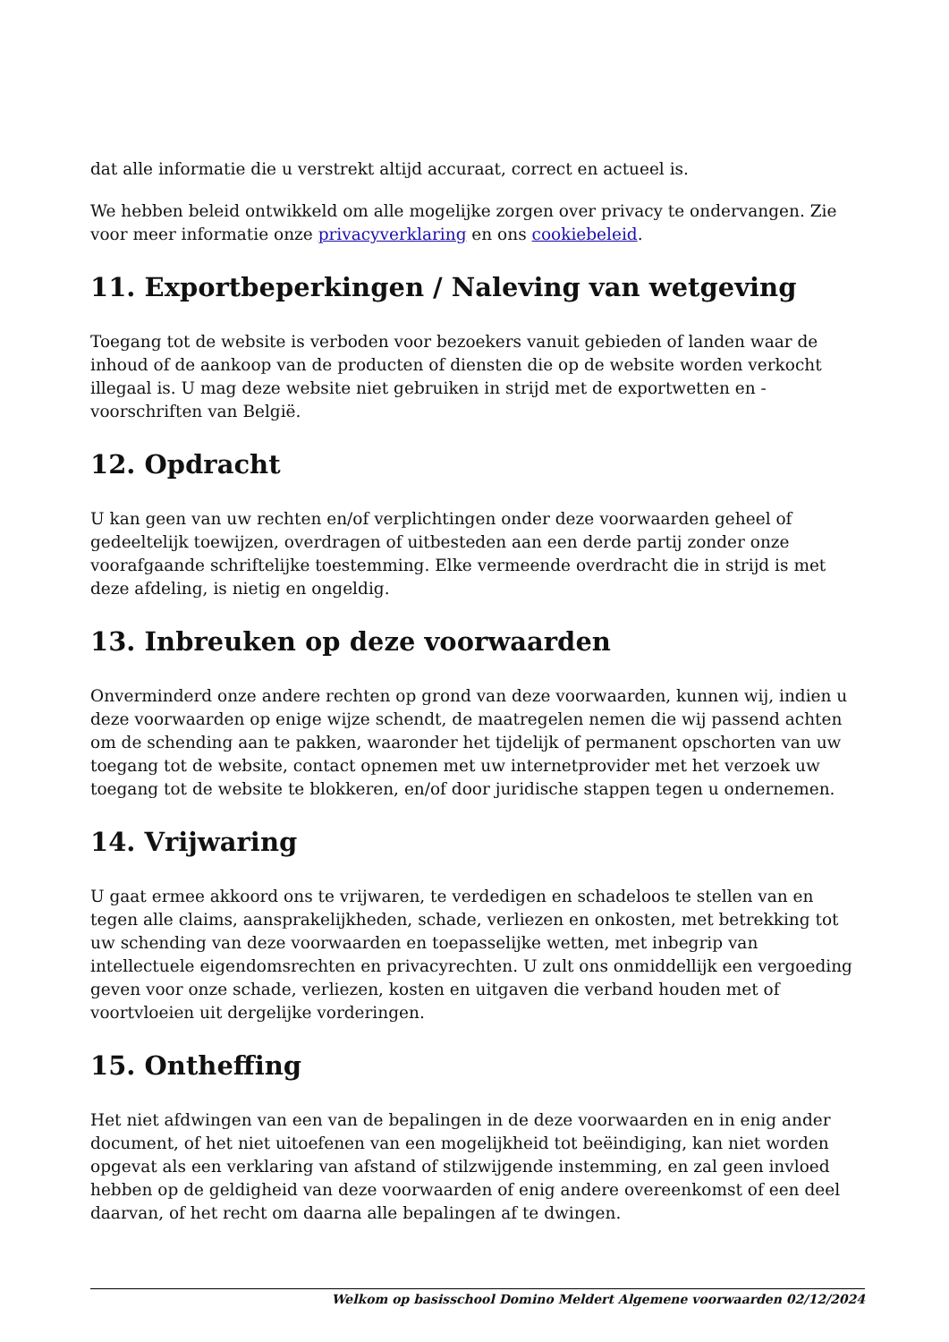dat alle informatie die u verstrekt altijd accuraat, correct en actueel is.
We hebben beleid ontwikkeld om alle mogelijke zorgen over privacy te ondervangen. Zie voor meer informatie onze privacyverklaring en ons cookiebeleid.
11. Exportbeperkingen / Naleving van wetgeving
Toegang tot de website is verboden voor bezoekers vanuit gebieden of landen waar de inhoud of de aankoop van de producten of diensten die op de website worden verkocht illegaal is. U mag deze website niet gebruiken in strijd met de exportwetten en -voorschriften van België.
12. Opdracht
U kan geen van uw rechten en/of verplichtingen onder deze voorwaarden geheel of gedeeltelijk toewijzen, overdragen of uitbesteden aan een derde partij zonder onze voorafgaande schriftelijke toestemming. Elke vermeende overdracht die in strijd is met deze afdeling, is nietig en ongeldig.
13. Inbreuken op deze voorwaarden
Onverminderd onze andere rechten op grond van deze voorwaarden, kunnen wij, indien u deze voorwaarden op enige wijze schendt, de maatregelen nemen die wij passend achten om de schending aan te pakken, waaronder het tijdelijk of permanent opschorten van uw toegang tot de website, contact opnemen met uw internetprovider met het verzoek uw toegang tot de website te blokkeren, en/of door juridische stappen tegen u ondernemen.
14. Vrijwaring
U gaat ermee akkoord ons te vrijwaren, te verdedigen en schadeloos te stellen van en tegen alle claims, aansprakelijkheden, schade, verliezen en onkosten, met betrekking tot uw schending van deze voorwaarden en toepasselijke wetten, met inbegrip van intellectuele eigendomsrechten en privacyrechten. U zult ons onmiddellijk een vergoeding geven voor onze schade, verliezen, kosten en uitgaven die verband houden met of voortvloeien uit dergelijke vorderingen.
15. Ontheffing
Het niet afdwingen van een van de bepalingen in de deze voorwaarden en in enig ander document, of het niet uitoefenen van een mogelijkheid tot beëindiging, kan niet worden opgevat als een verklaring van afstand of stilzwijgende instemming, en zal geen invloed hebben op de geldigheid van deze voorwaarden of enig andere overeenkomst of een deel daarvan, of het recht om daarna alle bepalingen af te dwingen.
Welkom op basisschool Domino Meldert Algemene voorwaarden 02/12/2024